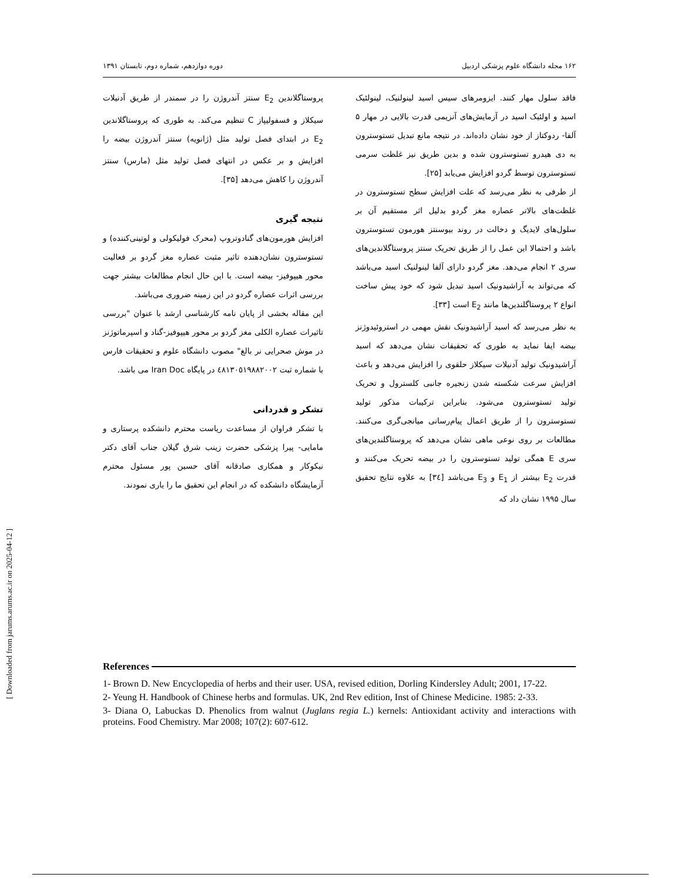[ Downloaded from jarums.arums.ac.ir on 2025-04-12 ]
۱۶۲ مجله دانشگاه علوم پزشکی اردبیل دوره دوازدهم، شماره دوم، تابستان ۱۳۹۱
فاقد سلول مهار کنند. ایزومرهای سیس اسید لینولنیک، لینولئیک اسید و اولئیک اسید در آزمایش‌های آنزیمی قدرت بالایی در مهار ۵ آلفا- ردوکتاز از خود نشان داده‌اند. در نتیجه مانع تبدیل تستوسترون به دی هیدرو تستوسترون شده و بدین طریق نیز غلظت سرمی تستوسترون توسط گردو افزایش می‌یابد [۲۵].
از طرفی به نظر می‌رسد که علت افزایش سطح تستوسترون در غلظت‌های بالاتر عصاره مغز گردو بدلیل اثر مستقیم آن بر سلول‌های لایدیگ و دخالت در روند بیوسنتز هورمون تستوسترون باشد و احتمالا این عمل را از طریق تحریک سنتز پروستاگلاندین‌های سری ۲ انجام می‌دهد. مغز گردو دارای آلفا لینولنیک اسید می‌باشد که می‌تواند به آراشیدونیک اسید تبدیل شود که خود پیش ساخت انواع ۲ پروستاگلندین‌ها مانند E<sub>2</sub> است [۳۳].
به نظر می‌رسد که اسید آراشیدونیک نقش مهمی در استروئیدوژنز بیضه ایفا نماید به طوری که تحقیقات نشان می‌دهد که اسید آراشیدونیک تولید آدنیلات سیکلاز حلقوی را افزایش می‌دهد و باعث افزایش سرعت شکسته شدن زنجیره جانبی کلسترول و تحریک تولید تستوسترون می‌شود. بنابراین ترکیبات مذکور تولید تستوسترون را از طریق اعمال پیام‌رسانی میانجی‌گری می‌کنند. مطالعات بر روی نوعی ماهی نشان می‌دهد که پروستاگلندین‌های سری E همگی تولید تستوسترون را در بیضه تحریک می‌کنند و قدرت E<sub>2</sub> بیشتر از E<sub>1</sub> و E<sub>3</sub> می‌باشد [۳٤] به علاوه نتایج تحقیق سال ۱۹۹۵ نشان داد که
پروستاگلاندین E<sub>2</sub> سنتز آندروژن را در سمندر از طریق آدنیلات سیکلاز و فسفولیپاز C تنظیم می‌کند. به طوری که پروستاگلاندین E<sub>2</sub> در ابتدای فصل تولید مثل (ژانویه) سنتز آندروژن بیضه را افزایش و بر عکس در انتهای فصل تولید مثل (مارس) سنتز آندروژن را کاهش می‌دهد [۳۵].
نتیجه گیری
افزایش هورمون‌های گنادوتروپ (محرک فولیکولی و لوتینی‌کننده) و تستوسترون نشان‌دهنده تاثیر مثبت عصاره مغز گردو بر فعالیت محور هیپوفیز- بیضه است. با این حال انجام مطالعات بیشتر جهت بررسی اثرات عصاره گردو در این زمینه ضروری می‌باشد.
این مقاله بخشی از پایان نامه کارشناسی ارشد با عنوان "بررسی تاثیرات عصاره الکلی مغز گردو بر محور هیپوفیز-گناد و اسپرماتوژنز در موش صحرایی نر بالغ" مصوب دانشگاه علوم و تحقیقات فارس با شماره ثبت ٤٨١٣٠٥١٩٨٨٢٠٠٢ در پایگاه Iran Doc می باشد.
تشکر و قدردانی
با تشکر فراوان از مساعدت ریاست محترم دانشکده پرستاری و مامایی- پیرا پزشکی حضرت زینب شرق گیلان جناب آقای دکتر نیکوکار و همکاری صادقانه آقای حسین پور مسئول محترم آزمایشگاه دانشکده که در انجام این تحقیق ما را یاری نمودند.
References
1- Brown D. New Encyclopedia of herbs and their user. USA, revised edition, Dorling Kindersley Adult; 2001, 17-22.
2- Yeung H. Handbook of Chinese herbs and formulas. UK, 2nd Rev edition, Inst of Chinese Medicine. 1985: 2-33.
3- Diana O, Labuckas D. Phenolics from walnut (Juglans regia L.) kernels: Antioxidant activity and interactions with proteins. Food Chemistry. Mar 2008; 107(2): 607-612.